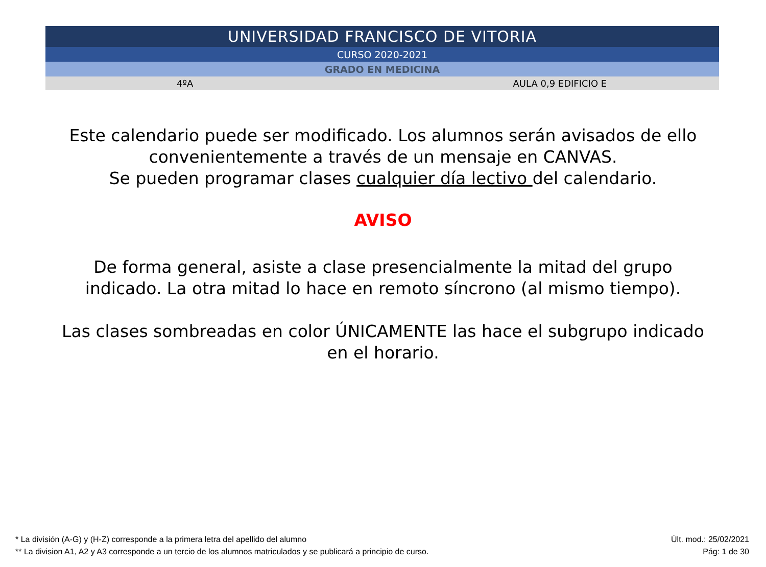| UNIVERSIDAD FRANCISCO DE VITORIA | |
| CURSO 2020-2021 | |
| GRADO EN MEDICINA | |
| 4ºA | AULA 0,9 EDIFICIO E |
Este calendario puede ser modificado. Los alumnos serán avisados de ello
convenientemente a través de un mensaje en CANVAS.
Se pueden programar clases cualquier día lectivo del calendario.
AVISO
De forma general, asiste a clase presencialmente la mitad del grupo
indicado. La otra mitad lo hace en remoto síncrono (al mismo tiempo).
Las clases sombreadas en color ÚNICAMENTE las hace el subgrupo indicado
en el horario.
* La división (A-G) y (H-Z) corresponde a la primera letra del apellido del alumno
** La division A1, A2 y A3 corresponde a un tercio de los alumnos matriculados y se publicará a principio de curso.
Últ. mod.: 25/02/2021
Pág: 1 de 30